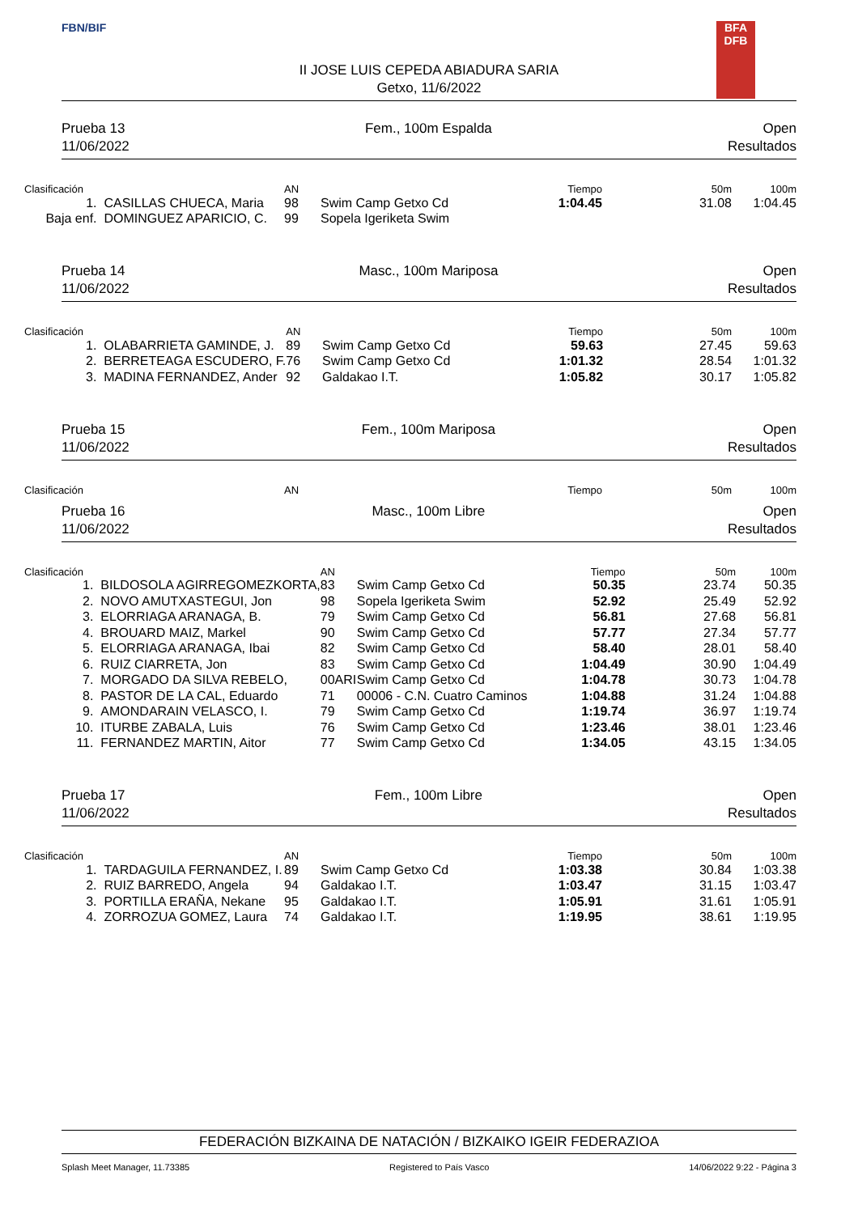FBN/BIF
II JOSE LUIS CEPEDA ABIADURA SARIA
Getxo, 11/6/2022
BFA
DFB
Prueba 13
11/06/2022
Fem., 100m Espalda Open
Resultados
| Clasificación | | AN | | Tiempo | 50m | 100m |
| --- | --- | --- | --- | --- | --- | --- |
| 1. | CASILLAS CHUECA, Maria | 98 | Swim Camp Getxo Cd | 1:04.45 | 31.08 | 1:04.45 |
| Baja enf. | DOMINGUEZ APARICIO, C. | 99 | Sopela Igeriketa Swim | | | |
Prueba 14
11/06/2022
Masc., 100m Mariposa Open
Resultados
| Clasificación | | AN | | Tiempo | 50m | 100m |
| --- | --- | --- | --- | --- | --- | --- |
| 1. | OLABARRIETA GAMINDE, J. | 89 | Swim Camp Getxo Cd | 59.63 | 27.45 | 59.63 |
| 2. | BERRETEAGA ESCUDERO, F. | 76 | Swim Camp Getxo Cd | 1:01.32 | 28.54 | 1:01.32 |
| 3. | MADINA FERNANDEZ, Ander | 92 | Galdakao I.T. | 1:05.82 | 30.17 | 1:05.82 |
Prueba 15
11/06/2022
Fem., 100m Mariposa Open
Resultados
| Clasificación | | AN | | Tiempo | 50m | 100m |
| --- | --- | --- | --- | --- | --- | --- |
Prueba 16
11/06/2022
Masc., 100m Libre Open
Resultados
| Clasificación | | AN | | Tiempo | 50m | 100m |
| --- | --- | --- | --- | --- | --- | --- |
| 1. | BILDOSOLA AGIRREGOMEZKORTA, | 83 | Swim Camp Getxo Cd | 50.35 | 23.74 | 50.35 |
| 2. | NOVO AMUTXASTEGUI, Jon | 98 | Sopela Igeriketa Swim | 52.92 | 25.49 | 52.92 |
| 3. | ELORRIAGA ARANAGA, B. | 79 | Swim Camp Getxo Cd | 56.81 | 27.68 | 56.81 |
| 4. | BROUARD MAIZ, Markel | 90 | Swim Camp Getxo Cd | 57.77 | 27.34 | 57.77 |
| 5. | ELORRIAGA ARANAGA, Ibai | 82 | Swim Camp Getxo Cd | 58.40 | 28.01 | 58.40 |
| 6. | RUIZ CIARRETA, Jon | 83 | Swim Camp Getxo Cd | 1:04.49 | 30.90 | 1:04.49 |
| 7. | MORGADO DA SILVA REBELO, | 00ARI | Swim Camp Getxo Cd | 1:04.78 | 30.73 | 1:04.78 |
| 8. | PASTOR DE LA CAL, Eduardo | 71 | 00006 - C.N. Cuatro Caminos | 1:04.88 | 31.24 | 1:04.88 |
| 9. | AMONDARAIN VELASCO, I. | 79 | Swim Camp Getxo Cd | 1:19.74 | 36.97 | 1:19.74 |
| 10. | ITURBE ZABALA, Luis | 76 | Swim Camp Getxo Cd | 1:23.46 | 38.01 | 1:23.46 |
| 11. | FERNANDEZ MARTIN, Aitor | 77 | Swim Camp Getxo Cd | 1:34.05 | 43.15 | 1:34.05 |
Prueba 17
11/06/2022
Fem., 100m Libre Open
Resultados
| Clasificación | | AN | | Tiempo | 50m | 100m |
| --- | --- | --- | --- | --- | --- | --- |
| 1. | TARDAGUILA FERNANDEZ, I. | 89 | Swim Camp Getxo Cd | 1:03.38 | 30.84 | 1:03.38 |
| 2. | RUIZ BARREDO, Angela | 94 | Galdakao I.T. | 1:03.47 | 31.15 | 1:03.47 |
| 3. | PORTILLA ERAÑA, Nekane | 95 | Galdakao I.T. | 1:05.91 | 31.61 | 1:05.91 |
| 4. | ZORROZUA GOMEZ, Laura | 74 | Galdakao I.T. | 1:19.95 | 38.61 | 1:19.95 |
FEDERACIÓN BIZKAINA DE NATACIÓN / BIZKAIKO IGEIR FEDERAZIOA
Splash Meet Manager, 11.73385 Registered to País Vasco 14/06/2022 9:22 - Página 3